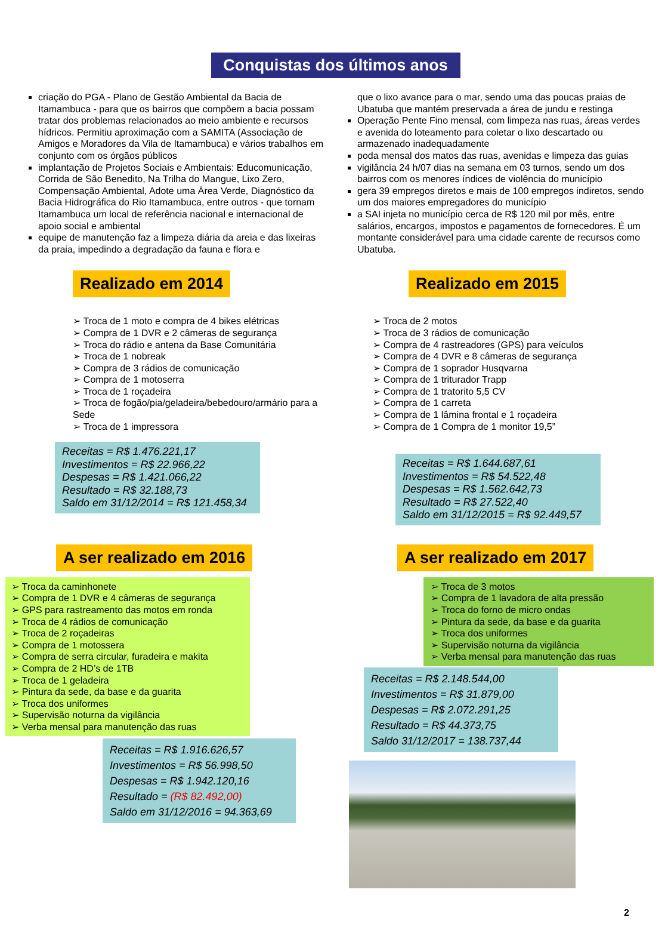Conquistas dos últimos anos
criação do PGA - Plano de Gestão Ambiental da Bacia de Itamambuca - para que os bairros que compõem a bacia possam tratar dos problemas relacionados ao meio ambiente e recursos hídricos. Permitiu aproximação com a SAMITA (Associação de Amigos e Moradores da Vila de Itamambuca) e vários trabalhos em conjunto com os órgãos públicos
implantação de Projetos Sociais e Ambientais: Educomunicação, Corrida de São Benedito, Na Trilha do Mangue, Lixo Zero, Compensação Ambiental, Adote uma Área Verde, Diagnóstico da Bacia Hidrográfica do Rio Itamambuca, entre outros - que tornam Itamambuca um local de referência nacional e internacional de apoio social e ambiental
equipe de manutenção faz a limpeza diária da areia e das lixeiras da praia, impedindo a degradação da fauna e flora e
que o lixo avance para o mar, sendo uma das poucas praias de Ubatuba que mantém preservada a área de jundu e restinga
Operação Pente Fino mensal, com limpeza nas ruas, áreas verdes e avenida do loteamento para coletar o lixo descartado ou armazenado inadequadamente
poda mensal dos matos das ruas, avenidas e limpeza das guias
vigilância 24 h/07 dias na semana em 03 turnos, sendo um dos bairros com os menores índices de violência do município
gera 39 empregos diretos e mais de 100 empregos indiretos, sendo um dos maiores empregadores do município
a SAI injeta no município cerca de R$ 120 mil por mês, entre salários, encargos, impostos e pagamentos de fornecedores. É um montante considerável para uma cidade carente de recursos como Ubatuba.
Realizado em 2014
Troca de 1 moto e compra de 4 bikes elétricas
Compra de 1 DVR e 2 câmeras de segurança
Troca do rádio e antena da Base Comunitária
Troca de 1 nobreak
Compra de 3 rádios de comunicação
Compra de 1 motoserra
Troca de 1 roçadeira
Troca de fogão/pia/geladeira/bebedouro/armário para a Sede
Troca de 1 impressora
Receitas = R$ 1.476.221,17
Investimentos = R$ 22.966,22
Despesas = R$ 1.421.066,22
Resultado = R$ 32.188,73
Saldo em 31/12/2014 = R$ 121.458,34
Realizado em 2015
Troca de 2 motos
Troca de 3 rádios de comunicação
Compra de 4 rastreadores (GPS) para veículos
Compra de 4 DVR e 8 câmeras de segurança
Compra de 1 soprador Husqvarna
Compra de 1 triturador Trapp
Compra de 1 tratorito 5,5 CV
Compra de 1 carreta
Compra de 1 lâmina frontal e 1 roçadeira
Compra de 1 Compra de 1 monitor 19,5”
Receitas = R$ 1.644.687,61
Investimentos = R$ 54.522,48
Despesas = R$ 1.562.642,73
Resultado = R$ 27.522,40
Saldo em 31/12/2015 = R$ 92.449,57
A ser realizado em 2016
Troca da caminhonete
Compra de 1 DVR e 4 câmeras de segurança
GPS para rastreamento das motos em ronda
Troca de 4 rádios de comunicação
Troca de 2 roçadeiras
Compra de 1 motossera
Compra de serra circular, furadeira e makita
Compra de 2 HD’s de 1TB
Troca de 1 geladeira
Pintura da sede, da base e da guarita
Troca dos uniformes
Supervisão noturna da vigilância
Verba mensal para manutenção das ruas
Receitas = R$ 1.916.626,57
Investimentos = R$ 56.998,50
Despesas = R$ 1.942.120,16
Resultado = (R$ 82.492,00)
Saldo em 31/12/2016 = 94.363,69
A ser realizado em 2017
Troca de 3 motos
Compra de 1 lavadora de alta pressão
Troca do forno de micro ondas
Pintura da sede, da base e da guarita
Troca dos uniformes
Supervisão noturna da vigilância
Verba mensal para manutenção das ruas
Receitas = R$ 2.148.544,00
Investimentos = R$ 31.879,00
Despesas = R$ 2.072.291,25
Resultado = R$ 44.373,75
Saldo 31/12/2017 = 138.737,44
2